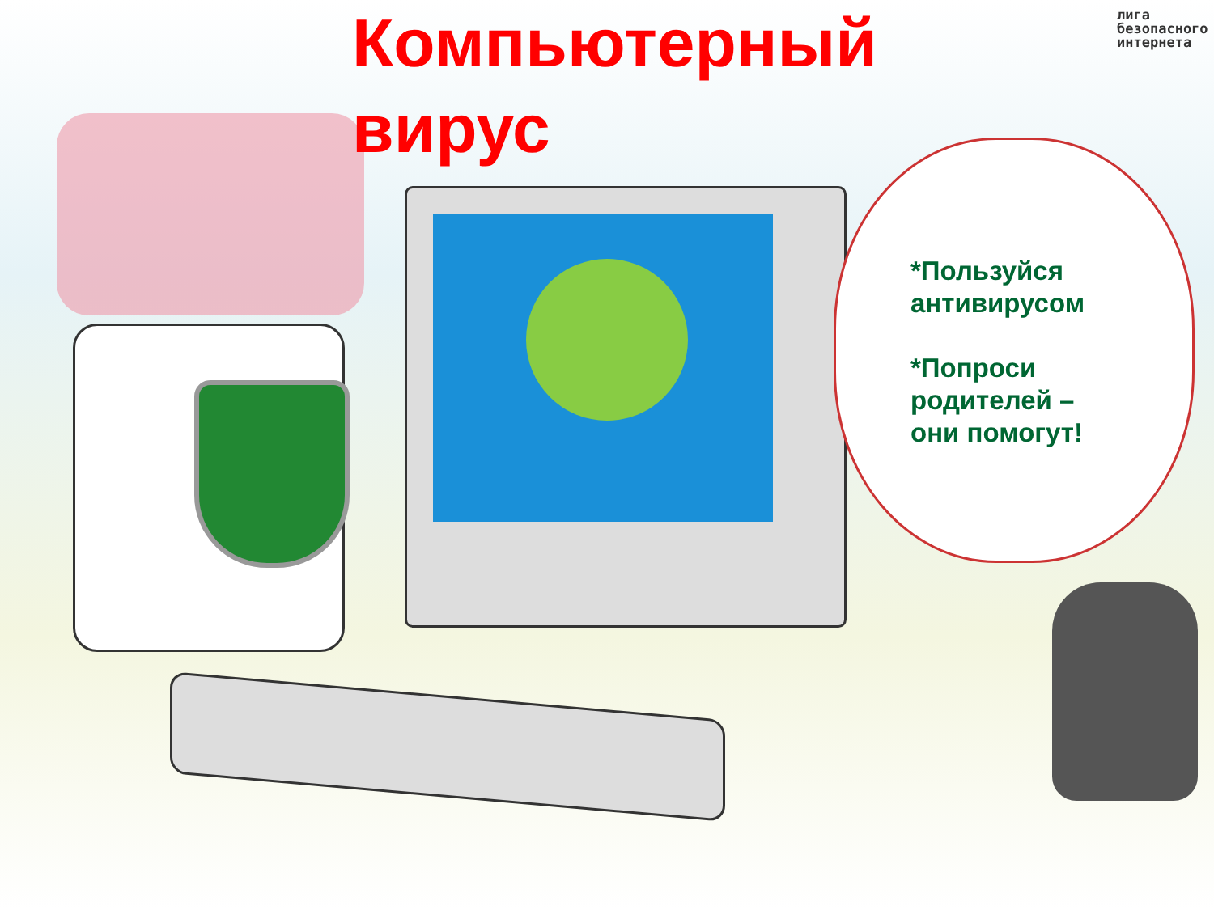Компьютерный
вирус
лига
безопасного
интернета
*Пользуйся
антивирусом
*Попроси
родителей –
они помогут!